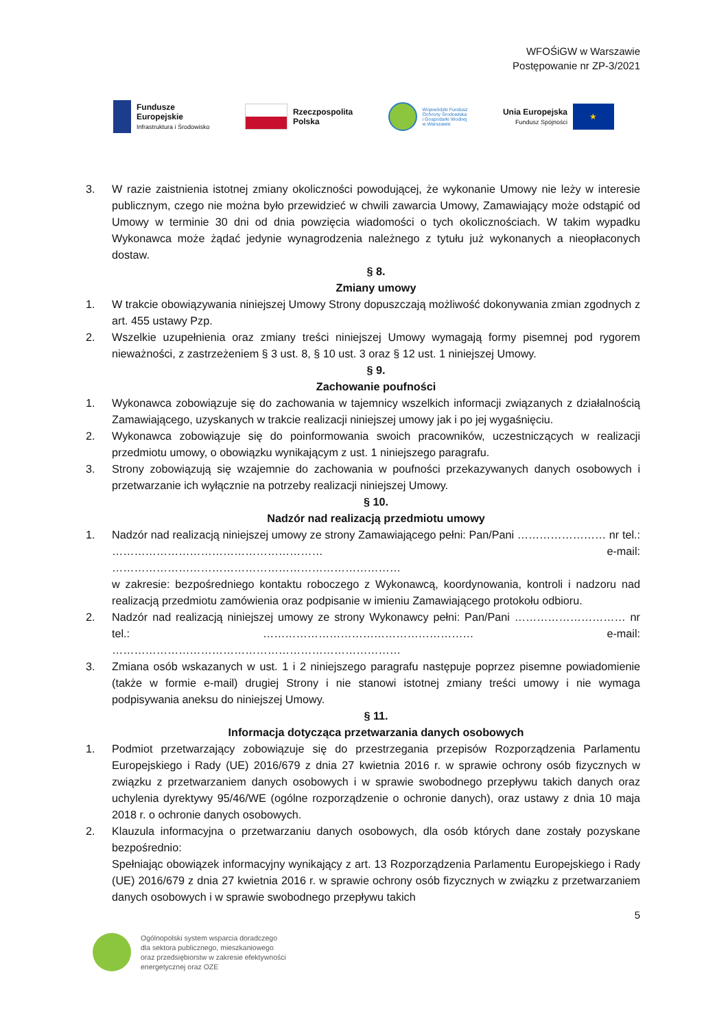WFOŚiGW w Warszawie
Postępowanie nr ZP-3/2021
Fundusze
Europejskie
Infrastruktura i Środowisko
Rzeczpospolita
Polska
Wojewódzki Fundusz
Ochrony Środowiska
i Gospodarki Wodnej
w Warszawie
Unia Europejska
Fundusz Spójności
★
3. W razie zaistnienia istotnej zmiany okoliczności powodującej, że wykonanie Umowy nie leży w interesie publicznym, czego nie można było przewidzieć w chwili zawarcia Umowy, Zamawiający może odstąpić od Umowy w terminie 30 dni od dnia powzięcia wiadomości o tych okolicznościach. W takim wypadku Wykonawca może żądać jedynie wynagrodzenia należnego z tytułu już wykonanych a nieopłaconych dostaw.
§ 8.
Zmiany umowy
1. W trakcie obowiązywania niniejszej Umowy Strony dopuszczają możliwość dokonywania zmian zgodnych z art. 455 ustawy Pzp.
2. Wszelkie uzupełnienia oraz zmiany treści niniejszej Umowy wymagają formy pisemnej pod rygorem nieważności, z zastrzeżeniem § 3 ust. 8, § 10 ust. 3 oraz § 12 ust. 1 niniejszej Umowy.
§ 9.
Zachowanie poufności
1. Wykonawca zobowiązuje się do zachowania w tajemnicy wszelkich informacji związanych z działalnością Zamawiającego, uzyskanych w trakcie realizacji niniejszej umowy jak i po jej wygaśnięciu.
2. Wykonawca zobowiązuje się do poinformowania swoich pracowników, uczestniczących w realizacji przedmiotu umowy, o obowiązku wynikającym z ust. 1 niniejszego paragrafu.
3. Strony zobowiązują się wzajemnie do zachowania w poufności przekazywanych danych osobowych i przetwarzanie ich wyłącznie na potrzeby realizacji niniejszej Umowy.
§ 10.
Nadzór nad realizacją przedmiotu umowy
1. Nadzór nad realizacją niniejszej umowy ze strony Zamawiającego pełni: Pan/Pani …………………… nr tel.: ………………………………………………… e-mail: ……………………………………………………………………
w zakresie: bezpośredniego kontaktu roboczego z Wykonawcą, koordynowania, kontroli i nadzoru nad realizacją przedmiotu zamówienia oraz podpisanie w imieniu Zamawiającego protokołu odbioru.
2. Nadzór nad realizacją niniejszej umowy ze strony Wykonawcy pełni: Pan/Pani ………………………… nr tel.: ………………………………………………… e-mail: ……………………………………………………………………
3. Zmiana osób wskazanych w ust. 1 i 2 niniejszego paragrafu następuje poprzez pisemne powiadomienie (także w formie e-mail) drugiej Strony i nie stanowi istotnej zmiany treści umowy i nie wymaga podpisywania aneksu do niniejszej Umowy.
§ 11.
Informacja dotycząca przetwarzania danych osobowych
1. Podmiot przetwarzający zobowiązuje się do przestrzegania przepisów Rozporządzenia Parlamentu Europejskiego i Rady (UE) 2016/679 z dnia 27 kwietnia 2016 r. w sprawie ochrony osób fizycznych w związku z przetwarzaniem danych osobowych i w sprawie swobodnego przepływu takich danych oraz uchylenia dyrektywy 95/46/WE (ogólne rozporządzenie o ochronie danych), oraz ustawy z dnia 10 maja 2018 r. o ochronie danych osobowych.
2. Klauzula informacyjna o przetwarzaniu danych osobowych, dla osób których dane zostały pozyskane bezpośrednio:
Spełniając obowiązek informacyjny wynikający z art. 13 Rozporządzenia Parlamentu Europejskiego i Rady (UE) 2016/679 z dnia 27 kwietnia 2016 r. w sprawie ochrony osób fizycznych w związku z przetwarzaniem danych osobowych i w sprawie swobodnego przepływu takich
5
Ogólnopolski system wsparcia doradczego
dla sektora publicznego, mieszkaniowego
oraz przedsiębiorstw w zakresie efektywności
energetycznej oraz OZE